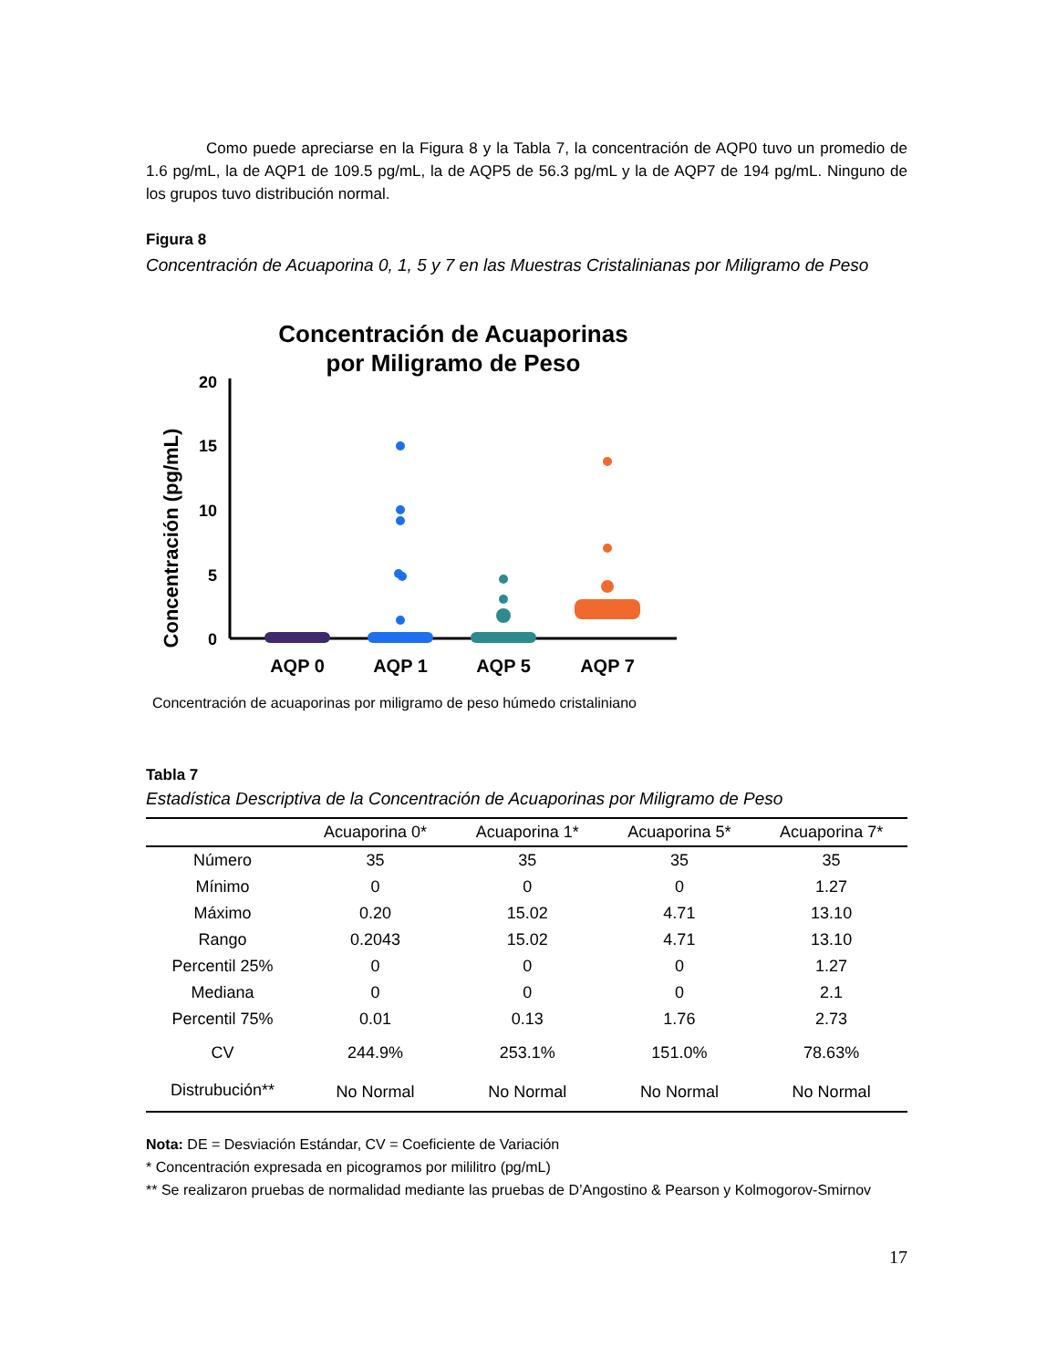Como puede apreciarse en la Figura 8 y la Tabla 7, la concentración de AQP0 tuvo un promedio de 1.6 pg/mL, la de AQP1 de 109.5 pg/mL, la de AQP5 de 56.3 pg/mL y la de AQP7 de 194 pg/mL. Ninguno de los grupos tuvo distribución normal.
Figura 8
Concentración de Acuaporina 0, 1, 5 y 7 en las Muestras Cristalinianas por Miligramo de Peso
Concentración de Acuaporinas
por Miligramo de Peso
Concentración (pg/mL)
20
15
10
5
0
AQP 0
AQP 1
AQP 5
AQP 7
Concentración de acuaporinas por miligramo de peso húmedo cristaliniano
Tabla 7
Estadística Descriptiva de la Concentración de Acuaporinas por Miligramo de Peso
| | Acuaporina 0* | Acuaporina 1* | Acuaporina 5* | Acuaporina 7* |
| --- | --- | --- | --- | --- |
| Número | 35 | 35 | 35 | 35 |
| Mínimo | 0 | 0 | 0 | 1.27 |
| Máximo | 0.20 | 15.02 | 4.71 | 13.10 |
| Rango | 0.2043 | 15.02 | 4.71 | 13.10 |
| Percentil 25% | 0 | 0 | 0 | 1.27 |
| Mediana | 0 | 0 | 0 | 2.1 |
| Percentil 75% | 0.01 | 0.13 | 1.76 | 2.73 |
| CV | 244.9% | 253.1% | 151.0% | 78.63% |
| Distrubución** | No Normal | No Normal | No Normal | No Normal |
Nota: DE = Desviación Estándar, CV = Coeficiente de Variación
* Concentración expresada en picogramos por mililitro (pg/mL)
** Se realizaron pruebas de normalidad mediante las pruebas de D’Angostino & Pearson y Kolmogorov-Smirnov
17